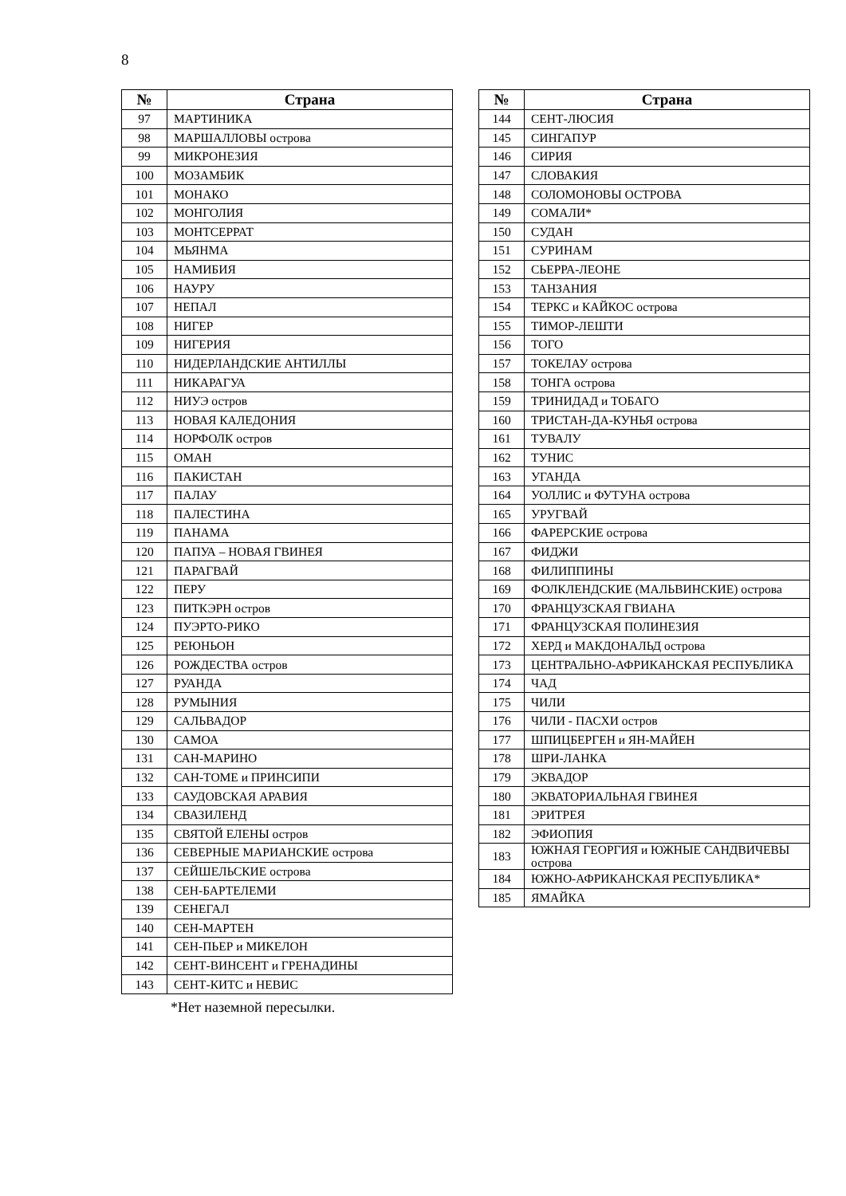8
| № | Страна |
| --- | --- |
| 97 | МАРТИНИКА |
| 98 | МАРШАЛЛОВЫ острова |
| 99 | МИКРОНЕЗИЯ |
| 100 | МОЗАМБИК |
| 101 | МОНАКО |
| 102 | МОНГОЛИЯ |
| 103 | МОНТСЕРРАТ |
| 104 | МЬЯНМА |
| 105 | НАМИБИЯ |
| 106 | НАУРУ |
| 107 | НЕПАЛ |
| 108 | НИГЕР |
| 109 | НИГЕРИЯ |
| 110 | НИДЕРЛАНДСКИЕ АНТИЛЛЫ |
| 111 | НИКАРАГУА |
| 112 | НИУЭ остров |
| 113 | НОВАЯ КАЛЕДОНИЯ |
| 114 | НОРФОЛК остров |
| 115 | ОМАН |
| 116 | ПАКИСТАН |
| 117 | ПАЛАУ |
| 118 | ПАЛЕСТИНА |
| 119 | ПАНАМА |
| 120 | ПАПУА – НОВАЯ ГВИНЕЯ |
| 121 | ПАРАГВАЙ |
| 122 | ПЕРУ |
| 123 | ПИТКЭРН остров |
| 124 | ПУЭРТО-РИКО |
| 125 | РЕЮНЬОН |
| 126 | РОЖДЕСТВА остров |
| 127 | РУАНДА |
| 128 | РУМЫНИЯ |
| 129 | САЛЬВАДОР |
| 130 | САМОА |
| 131 | САН-МАРИНО |
| 132 | САН-ТОМЕ и ПРИНСИПИ |
| 133 | САУДОВСКАЯ АРАВИЯ |
| 134 | СВАЗИЛЕНД |
| 135 | СВЯТОЙ ЕЛЕНЫ остров |
| 136 | СЕВЕРНЫЕ МАРИАНСКИЕ острова |
| 137 | СЕЙШЕЛЬСКИЕ острова |
| 138 | СЕН-БАРТЕЛЕМИ |
| 139 | СЕНЕГАЛ |
| 140 | СЕН-МАРТЕН |
| 141 | СЕН-ПЬЕР и МИКЕЛОН |
| 142 | СЕНТ-ВИНСЕНТ и ГРЕНАДИНЫ |
| 143 | СЕНТ-КИТС и НЕВИС |
*Нет наземной пересылки.
| № | Страна |
| --- | --- |
| 144 | СЕНТ-ЛЮСИЯ |
| 145 | СИНГАПУР |
| 146 | СИРИЯ |
| 147 | СЛОВАКИЯ |
| 148 | СОЛОМОНОВЫ ОСТРОВА |
| 149 | СОМАЛИ* |
| 150 | СУДАН |
| 151 | СУРИНАМ |
| 152 | СЬЕРРА-ЛЕОНЕ |
| 153 | ТАНЗАНИЯ |
| 154 | ТЕРКС и КАЙКОС острова |
| 155 | ТИМОР-ЛЕШТИ |
| 156 | ТОГО |
| 157 | ТОКЕЛАУ острова |
| 158 | ТОНГА острова |
| 159 | ТРИНИДАД и ТОБАГО |
| 160 | ТРИСТАН-ДА-КУНЬЯ острова |
| 161 | ТУВАЛУ |
| 162 | ТУНИС |
| 163 | УГАНДА |
| 164 | УОЛЛИС и ФУТУНА острова |
| 165 | УРУГВАЙ |
| 166 | ФАРЕРСКИЕ острова |
| 167 | ФИДЖИ |
| 168 | ФИЛИППИНЫ |
| 169 | ФОЛКЛЕНДСКИЕ (МАЛЬВИНСКИЕ) острова |
| 170 | ФРАНЦУЗСКАЯ ГВИАНА |
| 171 | ФРАНЦУЗСКАЯ ПОЛИНЕЗИЯ |
| 172 | ХЕРД и МАКДОНАЛЬД острова |
| 173 | ЦЕНТРАЛЬНО-АФРИКАНСКАЯ РЕСПУБЛИКА |
| 174 | ЧАД |
| 175 | ЧИЛИ |
| 176 | ЧИЛИ - ПАСХИ остров |
| 177 | ШПИЦБЕРГЕН и ЯН-МАЙЕН |
| 178 | ШРИ-ЛАНКА |
| 179 | ЭКВАДОР |
| 180 | ЭКВАТОРИАЛЬНАЯ ГВИНЕЯ |
| 181 | ЭРИТРЕЯ |
| 182 | ЭФИОПИЯ |
| 183 | ЮЖНАЯ ГЕОРГИЯ и ЮЖНЫЕ САНДВИЧЕВЫ острова |
| 184 | ЮЖНО-АФРИКАНСКАЯ РЕСПУБЛИКА* |
| 185 | ЯМАЙКА |